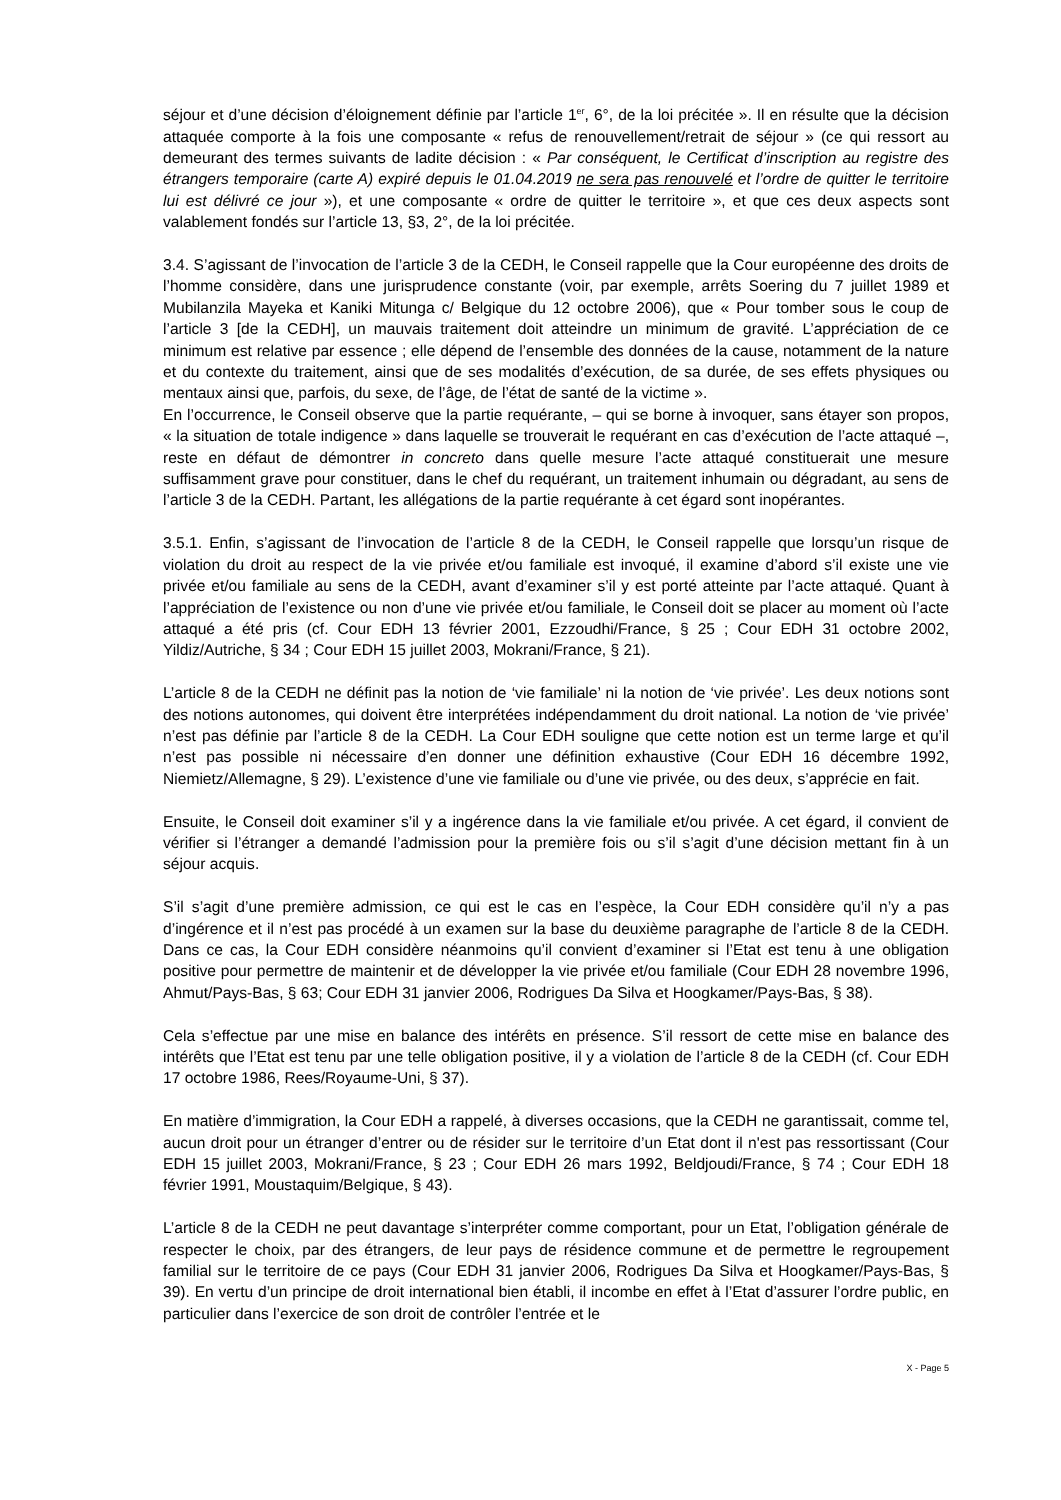séjour et d’une décision d’éloignement définie par l’article 1<sup>er</sup>, 6°, de la loi précitée ». Il en résulte que la décision attaquée comporte à la fois une composante « refus de renouvellement/retrait de séjour » (ce qui ressort au demeurant des termes suivants de ladite décision : « Par conséquent, le Certificat d’inscription au registre des étrangers temporaire (carte A) expiré depuis le 01.04.2019 ne sera pas renouvelé et l’ordre de quitter le territoire lui est délivré ce jour »), et une composante « ordre de quitter le territoire », et que ces deux aspects sont valablement fondés sur l’article 13, §3, 2°, de la loi précitée.
3.4. S’agissant de l’invocation de l’article 3 de la CEDH, le Conseil rappelle que la Cour européenne des droits de l’homme considère, dans une jurisprudence constante (voir, par exemple, arrêts Soering du 7 juillet 1989 et Mubilanzila Mayeka et Kaniki Mitunga c/ Belgique du 12 octobre 2006), que « Pour tomber sous le coup de l’article 3 [de la CEDH], un mauvais traitement doit atteindre un minimum de gravité. L’appréciation de ce minimum est relative par essence ; elle dépend de l’ensemble des données de la cause, notamment de la nature et du contexte du traitement, ainsi que de ses modalités d’exécution, de sa durée, de ses effets physiques ou mentaux ainsi que, parfois, du sexe, de l’âge, de l’état de santé de la victime ».
En l’occurrence, le Conseil observe que la partie requérante, – qui se borne à invoquer, sans étayer son propos, « la situation de totale indigence » dans laquelle se trouverait le requérant en cas d’exécution de l’acte attaqué –, reste en défaut de démontrer in concreto dans quelle mesure l’acte attaqué constituerait une mesure suffisamment grave pour constituer, dans le chef du requérant, un traitement inhumain ou dégradant, au sens de l’article 3 de la CEDH. Partant, les allégations de la partie requérante à cet égard sont inopérantes.
3.5.1. Enfin, s’agissant de l’invocation de l’article 8 de la CEDH, le Conseil rappelle que lorsqu’un risque de violation du droit au respect de la vie privée et/ou familiale est invoqué, il examine d’abord s’il existe une vie privée et/ou familiale au sens de la CEDH, avant d’examiner s’il y est porté atteinte par l’acte attaqué. Quant à l’appréciation de l’existence ou non d’une vie privée et/ou familiale, le Conseil doit se placer au moment où l’acte attaqué a été pris (cf. Cour EDH 13 février 2001, Ezzoudhi/France, § 25 ; Cour EDH 31 octobre 2002, Yildiz/Autriche, § 34 ; Cour EDH 15 juillet 2003, Mokrani/France, § 21).
L’article 8 de la CEDH ne définit pas la notion de ‘vie familiale’ ni la notion de ‘vie privée’. Les deux notions sont des notions autonomes, qui doivent être interprétées indépendamment du droit national. La notion de ‘vie privée’ n’est pas définie par l’article 8 de la CEDH. La Cour EDH souligne que cette notion est un terme large et qu’il n’est pas possible ni nécessaire d’en donner une définition exhaustive (Cour EDH 16 décembre 1992, Niemietz/Allemagne, § 29). L’existence d’une vie familiale ou d’une vie privée, ou des deux, s’apprécie en fait.
Ensuite, le Conseil doit examiner s’il y a ingérence dans la vie familiale et/ou privée. A cet égard, il convient de vérifier si l’étranger a demandé l’admission pour la première fois ou s’il s’agit d’une décision mettant fin à un séjour acquis.
S’il s’agit d’une première admission, ce qui est le cas en l’espèce, la Cour EDH considère qu’il n’y a pas d’ingérence et il n’est pas procédé à un examen sur la base du deuxième paragraphe de l’article 8 de la CEDH. Dans ce cas, la Cour EDH considère néanmoins qu’il convient d’examiner si l’Etat est tenu à une obligation positive pour permettre de maintenir et de développer la vie privée et/ou familiale (Cour EDH 28 novembre 1996, Ahmut/Pays-Bas, § 63; Cour EDH 31 janvier 2006, Rodrigues Da Silva et Hoogkamer/Pays-Bas, § 38).
Cela s’effectue par une mise en balance des intérêts en présence. S’il ressort de cette mise en balance des intérêts que l’Etat est tenu par une telle obligation positive, il y a violation de l’article 8 de la CEDH (cf. Cour EDH 17 octobre 1986, Rees/Royaume-Uni, § 37).
En matière d’immigration, la Cour EDH a rappelé, à diverses occasions, que la CEDH ne garantissait, comme tel, aucun droit pour un étranger d’entrer ou de résider sur le territoire d’un Etat dont il n'est pas ressortissant (Cour EDH 15 juillet 2003, Mokrani/France, § 23 ; Cour EDH 26 mars 1992, Beldjoudi/France, § 74 ; Cour EDH 18 février 1991, Moustaquim/Belgique, § 43).
L’article 8 de la CEDH ne peut davantage s’interpréter comme comportant, pour un Etat, l’obligation générale de respecter le choix, par des étrangers, de leur pays de résidence commune et de permettre le regroupement familial sur le territoire de ce pays (Cour EDH 31 janvier 2006, Rodrigues Da Silva et Hoogkamer/Pays-Bas, § 39). En vertu d’un principe de droit international bien établi, il incombe en effet à l’Etat d’assurer l’ordre public, en particulier dans l’exercice de son droit de contrôler l’entrée et le
X - Page 5